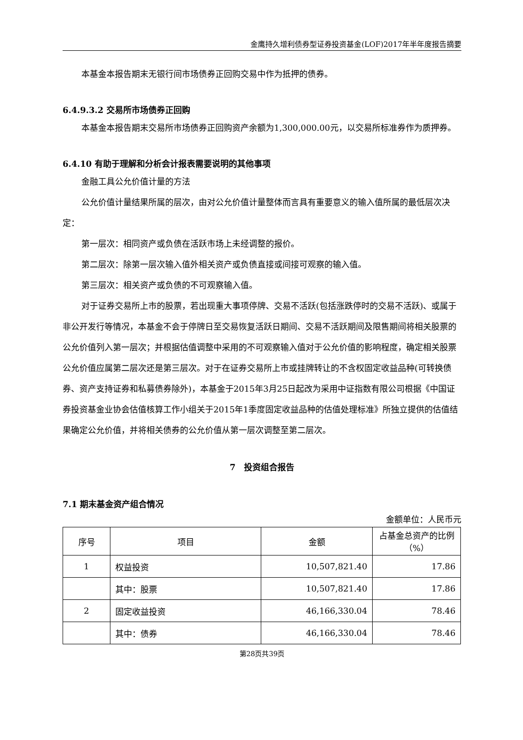金鹰持久增利债券型证券投资基金(LOF)2017年半年度报告摘要
本基金本报告期末无银行间市场债券正回购交易中作为抵押的债券。
6.4.9.3.2 交易所市场债券正回购
本基金本报告期末交易所市场债券正回购资产余额为1,300,000.00元，以交易所标准券作为质押券。
6.4.10 有助于理解和分析会计报表需要说明的其他事项
金融工具公允价值计量的方法
公允价值计量结果所属的层次，由对公允价值计量整体而言具有重要意义的输入值所属的最低层次决定：
第一层次：相同资产或负债在活跃市场上未经调整的报价。
第二层次：除第一层次输入值外相关资产或负债直接或间接可观察的输入值。
第三层次：相关资产或负债的不可观察输入值。
对于证券交易所上市的股票，若出现重大事项停牌、交易不活跃(包括涨跌停时的交易不活跃)、或属于非公开发行等情况，本基金不会于停牌日至交易恢复活跃日期间、交易不活跃期间及限售期间将相关股票的公允价值列入第一层次；并根据估值调整中采用的不可观察输入值对于公允价值的影响程度，确定相关股票公允价值应属第二层次还是第三层次。对于在证券交易所上市或挂牌转让的不含权固定收益品种(可转换债券、资产支持证券和私募债券除外)，本基金于2015年3月25日起改为采用中证指数有限公司根据《中国证券投资基金业协会估值核算工作小组关于2015年1季度固定收益品种的估值处理标准》所独立提供的估值结果确定公允价值，并将相关债券的公允价值从第一层次调整至第二层次。
7　投资组合报告
7.1 期末基金资产组合情况
金额单位：人民币元
| 序号 | 项目 | 金额 | 占基金总资产的比例（%） |
| --- | --- | --- | --- |
| 1 | 权益投资 | 10,507,821.40 | 17.86 |
| | 其中：股票 | 10,507,821.40 | 17.86 |
| 2 | 固定收益投资 | 46,166,330.04 | 78.46 |
| | 其中：债券 | 46,166,330.04 | 78.46 |
第28页共39页